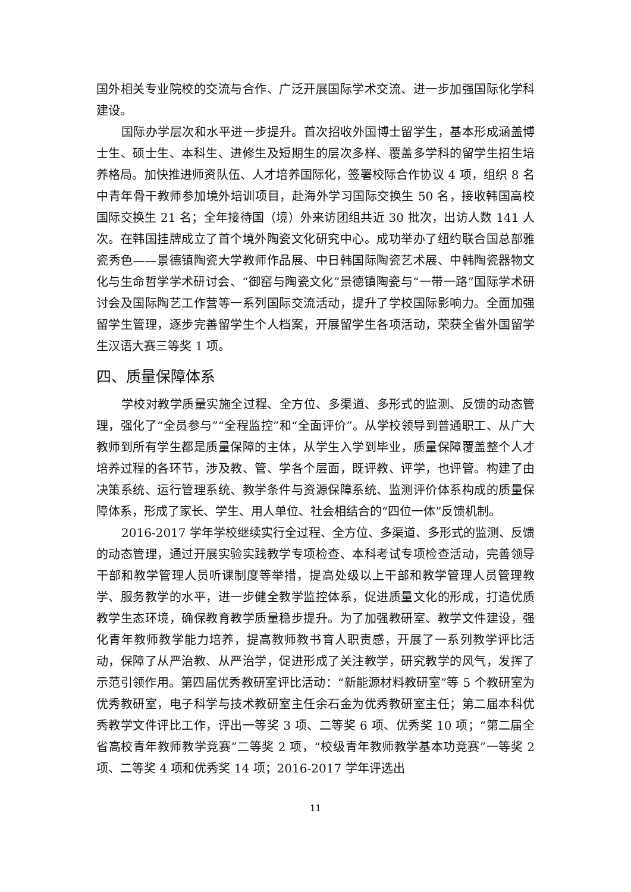国外相关专业院校的交流与合作、广泛开展国际学术交流、进一步加强国际化学科建设。
国际办学层次和水平进一步提升。首次招收外国博士留学生，基本形成涵盖博士生、硕士生、本科生、进修生及短期生的层次多样、覆盖多学科的留学生招生培养格局。加快推进师资队伍、人才培养国际化，签署校际合作协议 4 项，组织 8 名中青年骨干教师参加境外培训项目，赴海外学习国际交换生 50 名，接收韩国高校国际交换生 21 名；全年接待国（境）外来访团组共近 30 批次，出访人数 141 人次。在韩国挂牌成立了首个境外陶瓷文化研究中心。成功举办了纽约联合国总部雅瓷秀色——景德镇陶瓷大学教师作品展、中日韩国际陶瓷艺术展、中韩陶瓷器物文化与生命哲学学术研讨会、“御窑与陶瓷文化”景德镇陶瓷与“一带一路”国际学术研讨会及国际陶艺工作营等一系列国际交流活动，提升了学校国际影响力。全面加强留学生管理，逐步完善留学生个人档案，开展留学生各项活动，荣获全省外国留学生汉语大赛三等奖 1 项。
四、质量保障体系
学校对教学质量实施全过程、全方位、多渠道、多形式的监测、反馈的动态管理，强化了“全员参与”“全程监控”和“全面评价”。从学校领导到普通职工、从广大教师到所有学生都是质量保障的主体，从学生入学到毕业，质量保障覆盖整个人才培养过程的各环节，涉及教、管、学各个层面，既评教、评学，也评管。构建了由决策系统、运行管理系统、教学条件与资源保障系统、监测评价体系构成的质量保障体系，形成了家长、学生、用人单位、社会相结合的“四位一体”反馈机制。
2016-2017 学年学校继续实行全过程、全方位、多渠道、多形式的监测、反馈的动态管理，通过开展实验实践教学专项检查、本科考试专项检查活动，完善领导干部和教学管理人员听课制度等举措，提高处级以上干部和教学管理人员管理教学、服务教学的水平，进一步健全教学监控体系，促进质量文化的形成，打造优质教学生态环境，确保教育教学质量稳步提升。为了加强教研室、教学文件建设，强化青年教师教学能力培养，提高教师教书育人职责感，开展了一系列教学评比活动，保障了从严治教、从严治学，促进形成了关注教学，研究教学的风气，发挥了示范引领作用。第四届优秀教研室评比活动：“新能源材料教研室”等 5 个教研室为优秀教研室，电子科学与技术教研室主任余石金为优秀教研室主任；第二届本科优秀教学文件评比工作，评出一等奖 3 项、二等奖 6 项、优秀奖 10 项；“第二届全省高校青年教师教学竞赛”二等奖 2 项，“校级青年教师教学基本功竞赛”一等奖 2 项、二等奖 4 项和优秀奖 14 项；2016-2017 学年评选出
11